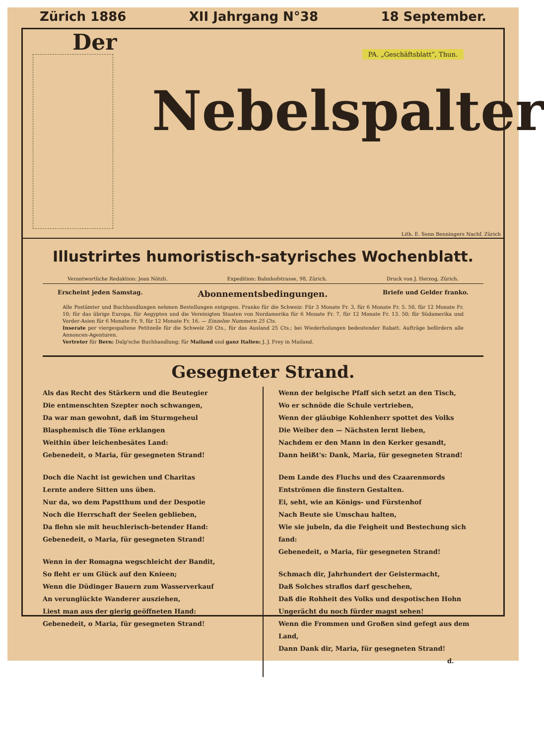Zürich 1886 XII Jahrgang N°38 18 September.
Der PA. „Geschäftsblatt“, Thun.
Nebelspalter
Lith. E. Senn Benningers Nachf. Zürich
Illustrirtes humoristisch-satyrisches Wochenblatt.
Verantwortliche Redaktion: Jean Nötzli. Expedition: Bahnhofstrasse, 98, Zürich. Druck von J. Herzog, Zürich.
Erscheint jeden Samstag.
Abonnementsbedingungen.
Briefe und Gelder franko.
Alle Postämter und Buchhandlungen nehmen Bestellungen entgegen. Franko für die Schweiz: Für 3 Monate Fr. 3, für 6 Monate Fr. 5. 50, für 12 Monate Fr. 10; für das übrige Europa, für Aegypten und die Vereinigten Staaten von Nordamerika für 6 Monate Fr. 7, für 12 Monate Fr. 13. 50; für Südamerika und Vorder-Asien für 6 Monate Fr. 9, für 12 Monate Fr. 16. — Einzelne Nummern 25 Cts.
Inserate per viergespaltene Petitzeile für die Schweiz 20 Cts., für das Ausland 25 Cts.; bei Wiederholungen bedeutender Rabatt. Aufträge befördern alle Annoncen-Agenturen.
Vertreter für Bern: Dalp'sche Buchhandlung; für Mailand und ganz Italien: J. J. Frey in Mailand.
Gesegneter Strand.
Als das Recht des Stärkern und die Beutegier
Die entmenschten Szepter noch schwangen,
Da war man gewohnt, daß im Sturmgeheul
Blasphemisch die Töne erklangen
Weithin über leichenbesätes Land:
Gebenedeit, o Maria, für gesegneten Strand!
Doch die Nacht ist gewichen und Charitas
Lernte andere Sitten uns üben.
Nur da, wo dem Papstthum und der Despotie
Noch die Herrschaft der Seelen geblieben,
Da flehn sie mit heuchlerisch-betender Hand:
Gebenedeit, o Maria, für gesegneten Strand!
Wenn in der Romagna wegschleicht der Bandit,
So fleht er um Glück auf den Knieen;
Wenn die Düdinger Bauern zum Wasserverkauf
An verunglückte Wanderer ausziehen,
Liest man aus der gierig geöffneten Hand:
Gebenedeit, o Maria, für gesegneten Strand!
Wenn der belgische Pfaff sich setzt an den Tisch,
Wo er schnöde die Schule vertrieben,
Wenn der gläubige Kohlenherr spottet des Volks
Die Weiber den — Nächsten lernt lieben,
Nachdem er den Mann in den Kerker gesandt,
Dann heißt's: Dank, Maria, für gesegneten Strand!
Dem Lande des Fluchs und des Czaarenmords
Entströmen die finstern Gestalten.
Ei, seht, wie an Königs- und Fürstenhof
Nach Beute sie Umschau halten,
Wie sie jubeln, da die Feigheit und Bestechung sich fand:
Gebenedeit, o Maria, für gesegneten Strand!
Schmach dir, Jahrhundert der Geistermacht,
Daß Solches straflos darf geschehen,
Daß die Rohheit des Volks und despotischen Hohn
Ungerächt du noch fürder magst sehen!
Wenn die Frommen und Großen sind gefegt aus dem Land,
Dann Dank dir, Maria, für gesegneten Strand!
d.